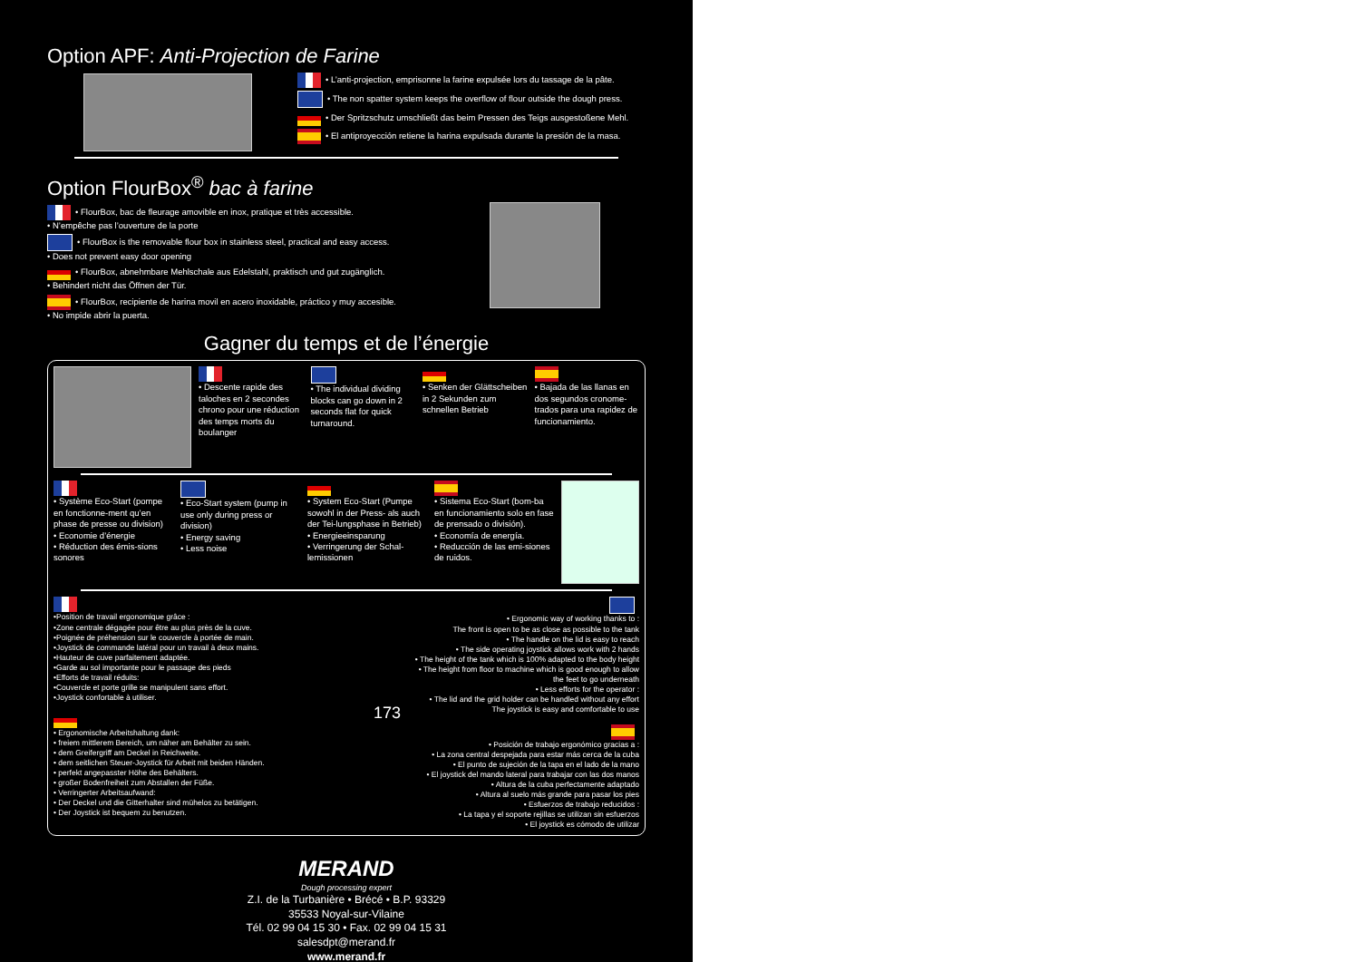Option APF: Anti-Projection de Farine
• L’anti-projection, emprisonne la farine expulsée lors du tassage de la pâte.
• The non spatter system keeps the overflow of flour outside the dough press.
• Der Spritzschutz umschließt das beim Pressen des Teigs ausgestoßene Mehl.
• El antiproyección retiene la harina expulsada durante la presión de la masa.
Option FlourBox<sup>®</sup> bac à farine
• FlourBox, bac de fleurage amovible en inox, pratique et très accessible.
• N’empêche pas l’ouverture de la porte
• FlourBox is the removable flour box in stainless steel, practical and easy access.
• Does not prevent easy door opening
• FlourBox, abnehmbare Mehlschale aus Edelstahl, praktisch und gut zugänglich.
• Behindert nicht das Öffnen der Tür.
• FlourBox, recipiente de harina movil en acero inoxidable, práctico y muy accesible.
• No impide abrir la puerta.
Gagner du temps et de l’énergie
• Descente rapide des taloches en 2 secondes chrono pour une réduction des temps morts du boulanger
• The individual dividing blocks can go down in 2 seconds flat for quick turnaround.
• Senken der Glättscheiben in 2 Sekunden zum schnellen Betrieb
• Bajada de las llanas en dos segundos cronome-trados para una rapidez de funcionamiento.
• Système Eco-Start (pompe en fonctionne-ment qu’en phase de presse ou division)
• Economie d’énergie
• Réduction des émis-sions sonores
• Eco-Start system (pump in use only during press or division)
• Energy saving
• Less noise
• System Eco-Start (Pumpe sowohl in der Press- als auch der Tei-lungsphase in Betrieb)
• Energieeinsparung
• Verringerung der Schal-lemissionen
• Sistema Eco-Start (bom-ba en funcionamiento solo en fase de prensado o división).
• Economía de energía.
• Reducción de las emi-siones de ruidos.
•Position de travail ergonomique grâce :
•Zone centrale dégagée pour être au plus près de la cuve.
•Poignée de préhension sur le couvercle à portée de main.
•Joystick de commande latéral pour un travail à deux mains.
•Hauteur de cuve parfaitement adaptée.
•Garde au sol importante pour le passage des pieds
•Efforts de travail réduits:
•Couvercle et porte grille se manipulent sans effort.
•Joystick confortable à utiliser.
• Ergonomische Arbeitshaltung dank:
• freiem mittlerem Bereich, um näher am Behälter zu sein.
• dem Greifergriff am Deckel in Reichweite.
• dem seitlichen Steuer-Joystick für Arbeit mit beiden Händen.
• perfekt angepasster Höhe des Behälters.
• großer Bodenfreiheit zum Abstallen der Füße.
• Verringerter Arbeitsaufwand:
• Der Deckel und die Gitterhalter sind mühelos zu betätigen.
• Der Joystick ist bequem zu benutzen.
173
• Ergonomic way of working thanks to :
The front is open to be as close as possible to the tank
• The handle on the lid is easy to reach
• The side operating joystick allows work with 2 hands
• The height of the tank which is 100% adapted to the body height
• The height from floor to machine which is good enough to allow the feet to go underneath
• Less efforts for the operator :
• The lid and the grid holder can be handled without any effort
The joystick is easy and comfortable to use
• Posición de trabajo ergonómico gracias a :
• La zona central despejada para estar más cerca de la cuba
• El punto de sujeción de la tapa en el lado de la mano
• El joystick del mando lateral para trabajar con las dos manos
• Altura de la cuba perfectamente adaptado
• Altura al suelo más grande para pasar los pies
• Esfuerzos de trabajo reducidos :
• La tapa y el soporte rejillas se utilizan sin esfuerzos
• El joystick es cómodo de utilizar
MERAND
Dough processing expert
Z.I. de la Turbanière • Brécé • B.P. 93329
35533 Noyal-sur-Vilaine
Tél. 02 99 04 15 30 • Fax. 02 99 04 15 31
salesdpt@merand.fr
www.merand.fr